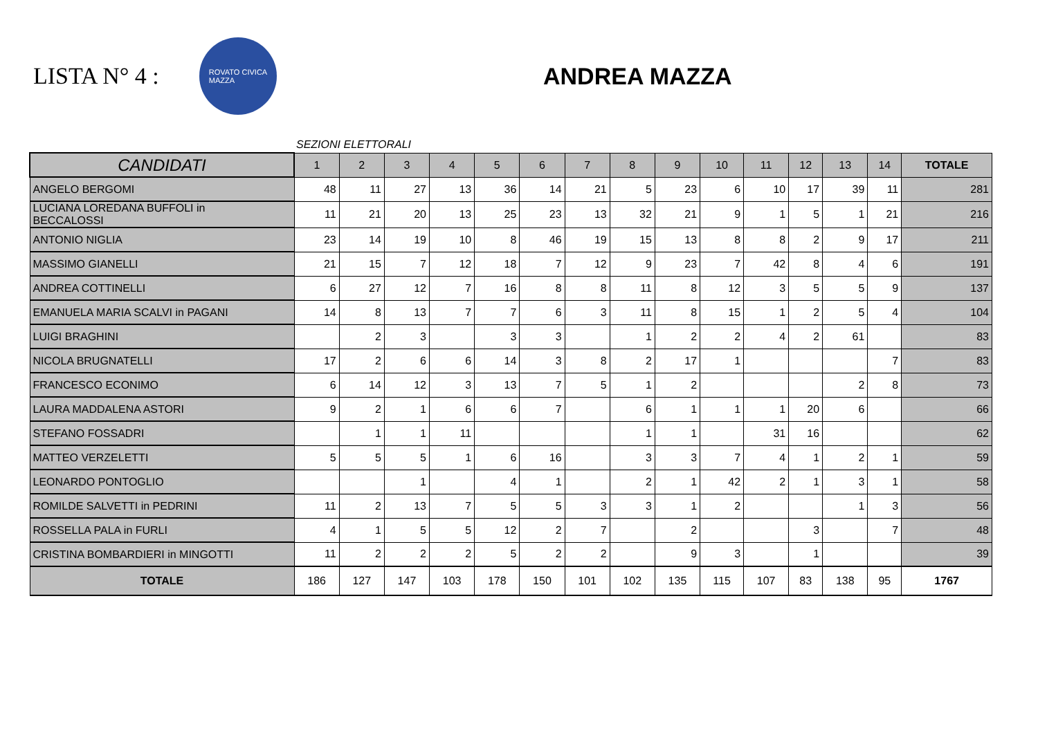LISTA N° 4 :
ROVATO CIVICA
MAZZA
ANDREA MAZZA
SEZIONI ELETTORALI
| CANDIDATI | 1 | 2 | 3 | 4 | 5 | 6 | 7 | 8 | 9 | 10 | 11 | 12 | 13 | 14 | TOTALE |
| --- | --- | --- | --- | --- | --- | --- | --- | --- | --- | --- | --- | --- | --- | --- | --- |
| ANGELO BERGOMI | 48 | 11 | 27 | 13 | 36 | 14 | 21 | 5 | 23 | 6 | 10 | 17 | 39 | 11 | 281 |
| LUCIANA LOREDANA BUFFOLI in BECCALOSSI | 11 | 21 | 20 | 13 | 25 | 23 | 13 | 32 | 21 | 9 | 1 | 5 | 1 | 21 | 216 |
| ANTONIO NIGLIA | 23 | 14 | 19 | 10 | 8 | 46 | 19 | 15 | 13 | 8 | 8 | 2 | 9 | 17 | 211 |
| MASSIMO GIANELLI | 21 | 15 | 7 | 12 | 18 | 7 | 12 | 9 | 23 | 7 | 42 | 8 | 4 | 6 | 191 |
| ANDREA COTTINELLI | 6 | 27 | 12 | 7 | 16 | 8 | 8 | 11 | 8 | 12 | 3 | 5 | 5 | 9 | 137 |
| EMANUELA MARIA SCALVI in PAGANI | 14 | 8 | 13 | 7 | 7 | 6 | 3 | 11 | 8 | 15 | 1 | 2 | 5 | 4 | 104 |
| LUIGI BRAGHINI | | 2 | 3 | | 3 | 3 | | 1 | 2 | 2 | 4 | 2 | 61 | | 83 |
| NICOLA BRUGNATELLI | 17 | 2 | 6 | 6 | 14 | 3 | 8 | 2 | 17 | 1 | | | | 7 | 83 |
| FRANCESCO ECONIMO | 6 | 14 | 12 | 3 | 13 | 7 | 5 | 1 | 2 | | | | 2 | 8 | 73 |
| LAURA MADDALENA ASTORI | 9 | 2 | 1 | 6 | 6 | 7 | | 6 | 1 | 1 | 1 | 20 | 6 | | 66 |
| STEFANO FOSSADRI | | 1 | 1 | 11 | | | | 1 | 1 | | 31 | 16 | | | 62 |
| MATTEO VERZELETTI | 5 | 5 | 5 | 1 | 6 | 16 | | 3 | 3 | 7 | 4 | 1 | 2 | 1 | 59 |
| LEONARDO PONTOGLIO | | | 1 | | 4 | 1 | | 2 | 1 | 42 | 2 | 1 | 3 | 1 | 58 |
| ROMILDE SALVETTI in PEDRINI | 11 | 2 | 13 | 7 | 5 | 5 | 3 | 3 | 1 | 2 | | | 1 | 3 | 56 |
| ROSSELLA PALA in FURLI | 4 | 1 | 5 | 5 | 12 | 2 | 7 | | 2 | | | 3 | | 7 | 48 |
| CRISTINA BOMBARDIERI in MINGOTTI | 11 | 2 | 2 | 2 | 5 | 2 | 2 | | 9 | 3 | | 1 | | | 39 |
| TOTALE | 186 | 127 | 147 | 103 | 178 | 150 | 101 | 102 | 135 | 115 | 107 | 83 | 138 | 95 | 1767 |